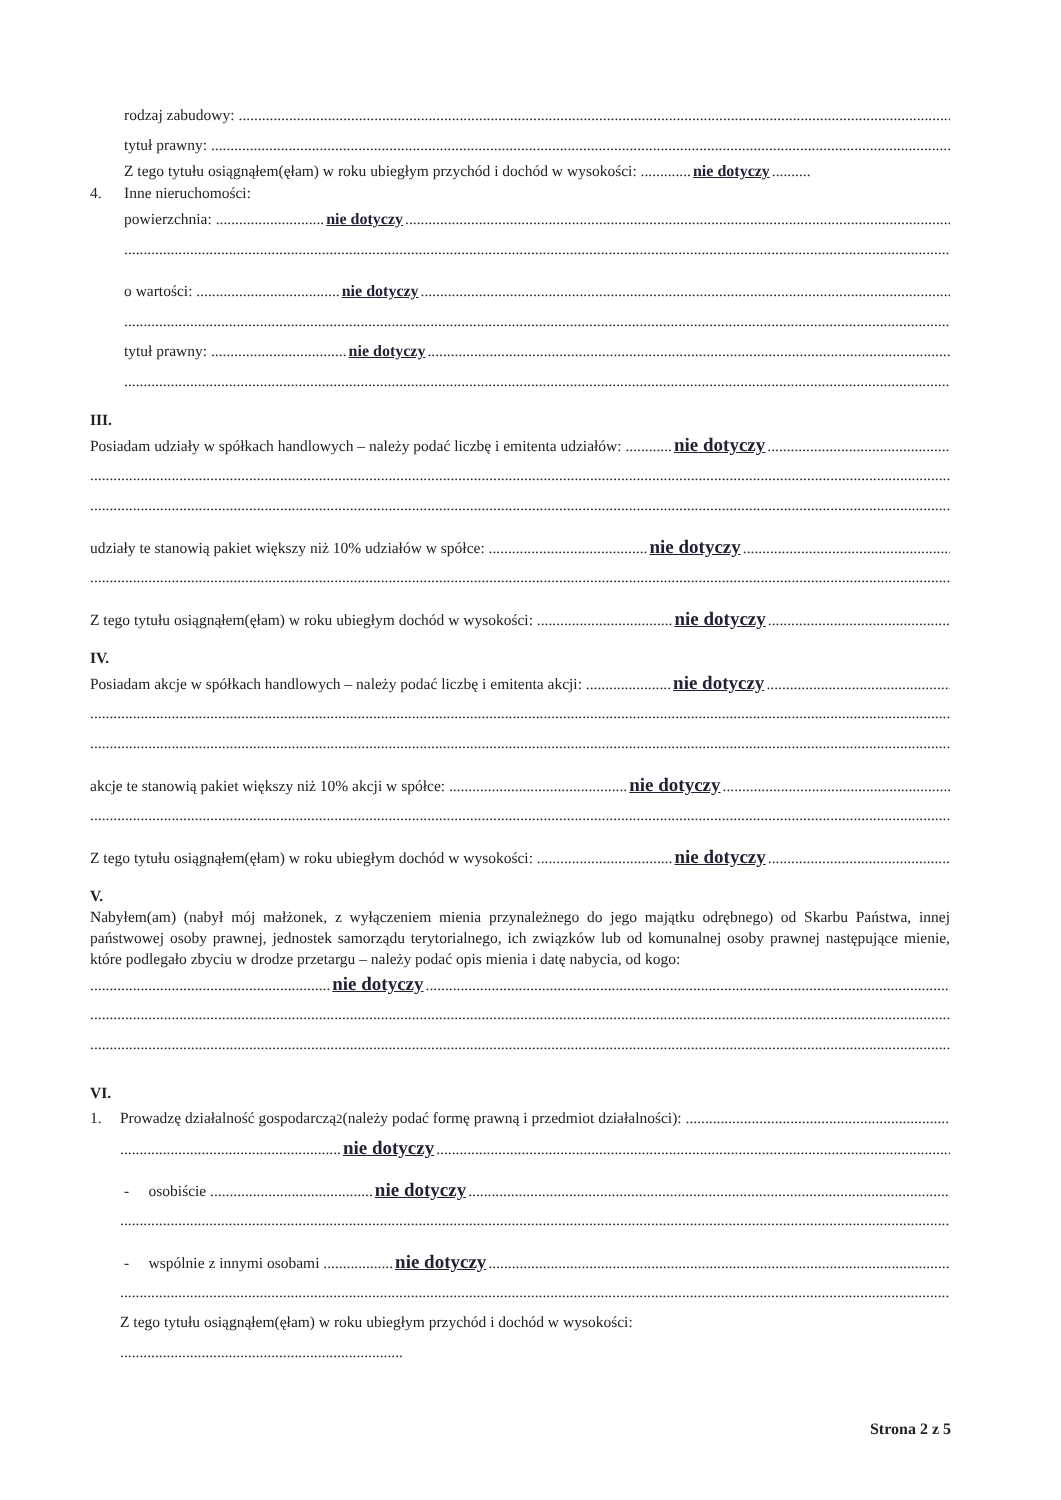rodzaj zabudowy:
tytuł prawny:
Z tego tytułu osiągnąłem(ęłam) w roku ubiegłym przychód i dochód w wysokości: ............. nie dotyczy..........
4. Inne nieruchomości:
powierzchnia: ............................ nie dotyczy
o wartości: ..................................... nie dotyczy
tytuł prawny: ................................... nie dotyczy
III.
Posiadam udziały w spółkach handlowych – należy podać liczbę i emitenta udziałów: ............ nie dotyczy
udziały te stanowią pakiet większy niż 10% udziałów w spółce: ......................................... nie dotyczy
Z tego tytułu osiągnąłem(ęłam) w roku ubiegłym dochód w wysokości: ................................... nie dotyczy
IV.
Posiadam akcje w spółkach handlowych – należy podać liczbę i emitenta akcji: ...................... nie dotyczy
akcje te stanowią pakiet większy niż 10% akcji w spółce: .............................................. nie dotyczy
Z tego tytułu osiągnąłem(ęłam) w roku ubiegłym dochód w wysokości: ................................... nie dotyczy
V.
Nabyłem(am) (nabył mój małżonek, z wyłączeniem mienia przynależnego do jego majątku odrębnego) od Skarbu Państwa, innej państwowej osoby prawnej, jednostek samorządu terytorialnego, ich związków lub od komunalnej osoby prawnej następujące mienie, które podlegało zbyciu w drodze przetargu – należy podać opis mienia i datę nabycia, od kogo:
.............................................................. nie dotyczy
VI.
1. Prowadzę działalność gospodarczą<sup>2</sup> (należy podać formę prawną i przedmiot działalności):
......................................................... nie dotyczy
- osobiście .......................................... nie dotyczy
- wspólnie z innymi osobami .................. nie dotyczy
Z tego tytułu osiągnąłem(ęłam) w roku ubiegłym przychód i dochód w wysokości:
.........................................................................
Strona 2 z 5